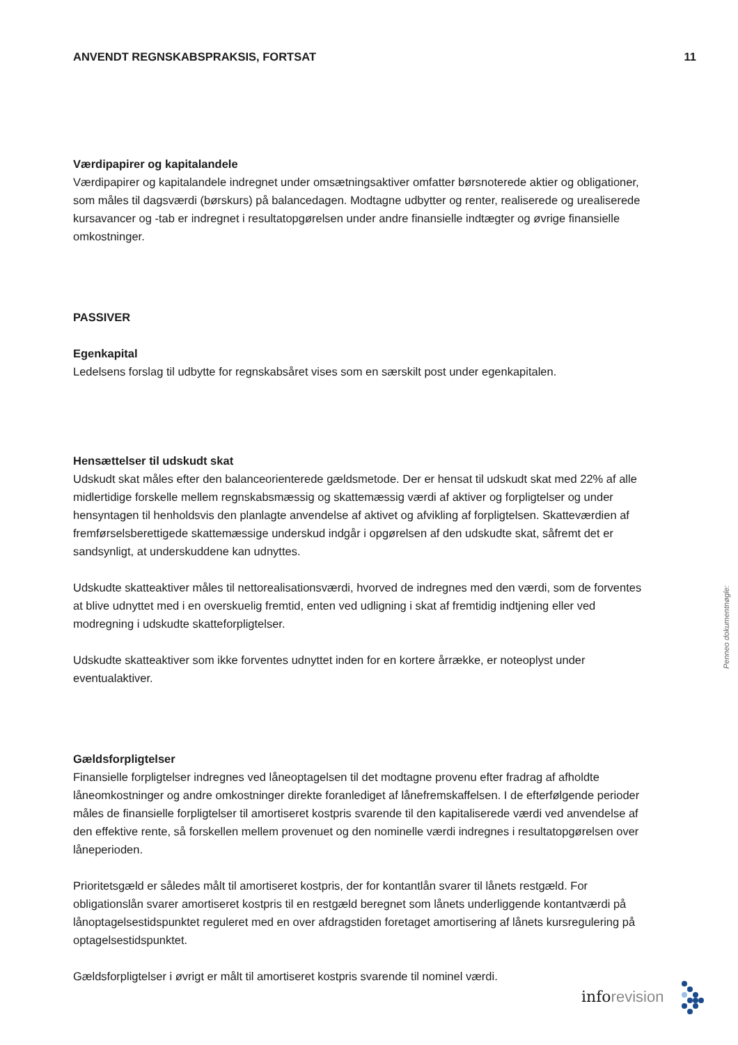ANVENDT REGNSKABSPRAKSIS, FORTSAT 11
Værdipapirer og kapitalandele
Værdipapirer og kapitalandele indregnet under omsætningsaktiver omfatter børsnoterede aktier og obligationer, som måles til dagsværdi (børskurs) på balancedagen. Modtagne udbytter og renter, realiserede og urealiserede kursavancer og -tab er indregnet i resultatopgørelsen under andre finansielle indtægter og øvrige finansielle omkostninger.
PASSIVER
Egenkapital
Ledelsens forslag til udbytte for regnskabsåret vises som en særskilt post under egenkapitalen.
Hensættelser til udskudt skat
Udskudt skat måles efter den balanceorienterede gældsmetode. Der er hensat til udskudt skat med 22% af alle midlertidige forskelle mellem regnskabsmæssig og skattemæssig værdi af aktiver og forpligtelser og under hensyntagen til henholdsvis den planlagte anvendelse af aktivet og afvikling af forpligtelsen. Skatteværdien af fremførselsberettigede skattemæssige underskud indgår i opgørelsen af den udskudte skat, såfremt det er sandsynligt, at underskuddene kan udnyttes.
Udskudte skatteaktiver måles til nettorealisationsværdi, hvorved de indregnes med den værdi, som de forventes at blive udnyttet med i en overskuelig fremtid, enten ved udligning i skat af fremtidig indtjening eller ved modregning i udskudte skatteforpligtelser.
Udskudte skatteaktiver som ikke forventes udnyttet inden for en kortere årrække, er noteoplyst under eventualaktiver.
Gældsforpligtelser
Finansielle forpligtelser indregnes ved låneoptagelsen til det modtagne provenu efter fradrag af afholdte låneomkostninger og andre omkostninger direkte foranlediget af lånefremskaffelsen. I de efterfølgende perioder måles de finansielle forpligtelser til amortiseret kostpris svarende til den kapitaliserede værdi ved anvendelse af den effektive rente, så forskellen mellem provenuet og den nominelle værdi indregnes i resultatopgørelsen over låneperioden.
Prioritetsgæld er således målt til amortiseret kostpris, der for kontantlån svarer til lånets restgæld. For obligationslån svarer amortiseret kostpris til en restgæld beregnet som lånets underliggende kontantværdi på lånoptagelsestidspunktet reguleret med en over afdragstiden foretaget amortisering af lånets kursregulering på optagelsestidspunktet.
Gældsforpligtelser i øvrigt er målt til amortiseret kostpris svarende til nominel værdi.
Penneo dokumentnøgle:
inforevision